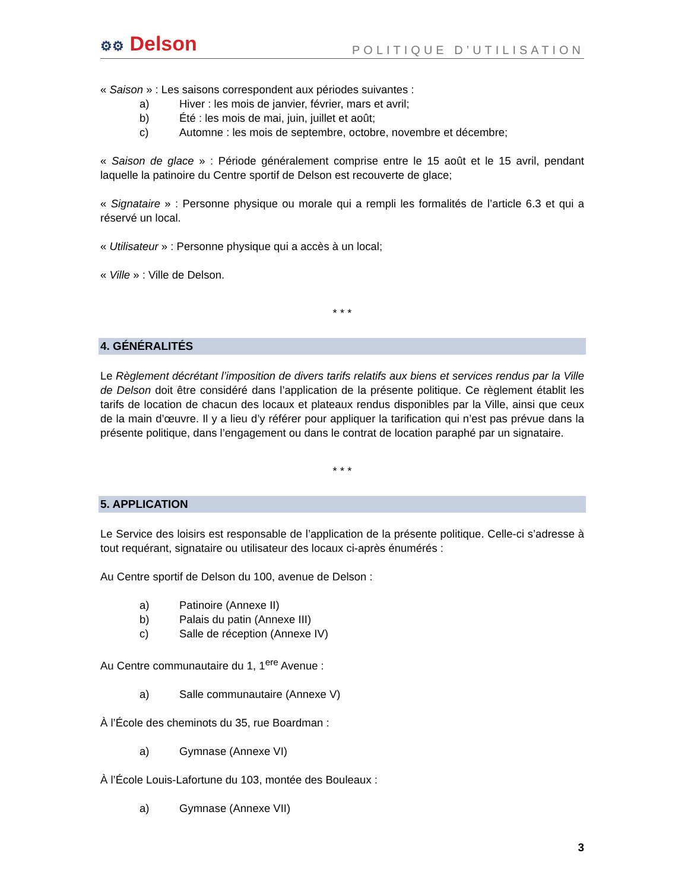⚙⚙ Delson
POLITIQUE D’UTILISATION
« Saison » : Les saisons correspondent aux périodes suivantes :
a) Hiver : les mois de janvier, février, mars et avril;
b) Été : les mois de mai, juin, juillet et août;
c) Automne : les mois de septembre, octobre, novembre et décembre;
« Saison de glace » : Période généralement comprise entre le 15 août et le 15 avril, pendant laquelle la patinoire du Centre sportif de Delson est recouverte de glace;
« Signataire » : Personne physique ou morale qui a rempli les formalités de l’article 6.3 et qui a réservé un local.
« Utilisateur » : Personne physique qui a accès à un local;
« Ville » : Ville de Delson.
* * *
4. GÉNÉRALITÉS
Le Règlement décrétant l’imposition de divers tarifs relatifs aux biens et services rendus par la Ville de Delson doit être considéré dans l’application de la présente politique. Ce règlement établit les tarifs de location de chacun des locaux et plateaux rendus disponibles par la Ville, ainsi que ceux de la main d’œuvre. Il y a lieu d’y référer pour appliquer la tarification qui n’est pas prévue dans la présente politique, dans l’engagement ou dans le contrat de location paraphé par un signataire.
* * *
5. APPLICATION
Le Service des loisirs est responsable de l’application de la présente politique. Celle-ci s’adresse à tout requérant, signataire ou utilisateur des locaux ci-après énumérés :
Au Centre sportif de Delson du 100, avenue de Delson :
a) Patinoire (Annexe II)
b) Palais du patin (Annexe III)
c) Salle de réception (Annexe IV)
Au Centre communautaire du 1, 1<sup>ere</sup> Avenue :
a) Salle communautaire (Annexe V)
À l’École des cheminots du 35, rue Boardman :
a) Gymnase (Annexe VI)
À l’École Louis-Lafortune du 103, montée des Bouleaux :
a) Gymnase (Annexe VII)
3